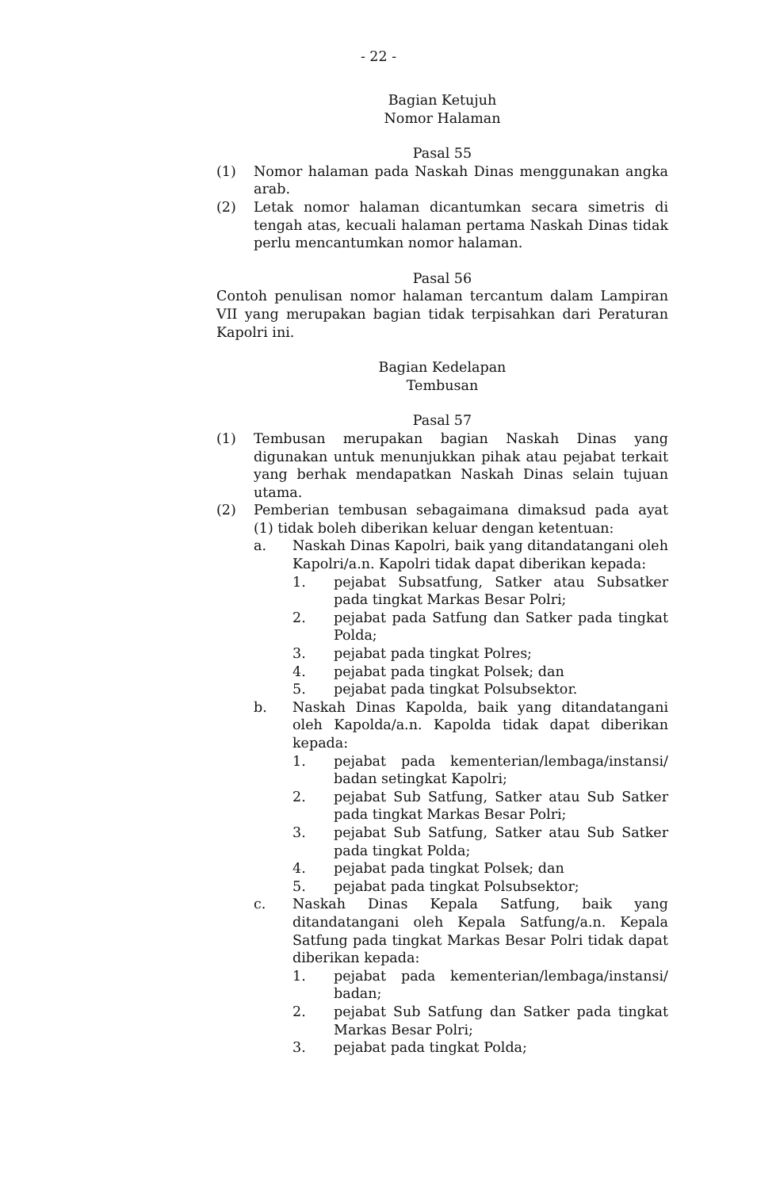- 22 -
Bagian Ketujuh
Nomor Halaman
Pasal 55
(1) Nomor halaman pada Naskah Dinas menggunakan angka arab.
(2) Letak nomor halaman dicantumkan secara simetris di tengah atas, kecuali halaman pertama Naskah Dinas tidak perlu mencantumkan nomor halaman.
Pasal 56
Contoh penulisan nomor halaman tercantum dalam Lampiran VII yang merupakan bagian tidak terpisahkan dari Peraturan Kapolri ini.
Bagian Kedelapan
Tembusan
Pasal 57
(1) Tembusan merupakan bagian Naskah Dinas yang digunakan untuk menunjukkan pihak atau pejabat terkait yang berhak mendapatkan Naskah Dinas selain tujuan utama.
(2) Pemberian tembusan sebagaimana dimaksud pada ayat (1) tidak boleh diberikan keluar dengan ketentuan:
a. Naskah Dinas Kapolri, baik yang ditandatangani oleh Kapolri/a.n. Kapolri tidak dapat diberikan kepada:
1. pejabat Subsatfung, Satker atau Subsatker pada tingkat Markas Besar Polri;
2. pejabat pada Satfung dan Satker pada tingkat Polda;
3. pejabat pada tingkat Polres;
4. pejabat pada tingkat Polsek; dan
5. pejabat pada tingkat Polsubsektor.
b. Naskah Dinas Kapolda, baik yang ditandatangani oleh Kapolda/a.n. Kapolda tidak dapat diberikan kepada:
1. pejabat pada kementerian/lembaga/instansi/ badan setingkat Kapolri;
2. pejabat Sub Satfung, Satker atau Sub Satker pada tingkat Markas Besar Polri;
3. pejabat Sub Satfung, Satker atau Sub Satker pada tingkat Polda;
4. pejabat pada tingkat Polsek; dan
5. pejabat pada tingkat Polsubsektor;
c. Naskah Dinas Kepala Satfung, baik yang ditandatangani oleh Kepala Satfung/a.n. Kepala Satfung pada tingkat Markas Besar Polri tidak dapat diberikan kepada:
1. pejabat pada kementerian/lembaga/instansi/ badan;
2. pejabat Sub Satfung dan Satker pada tingkat Markas Besar Polri;
3. pejabat pada tingkat Polda;